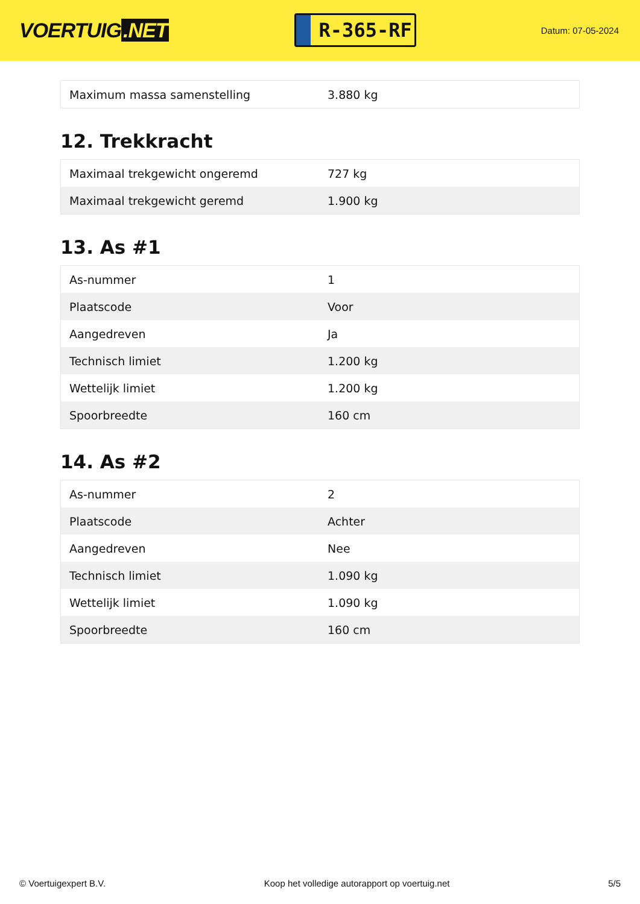VOERTUIG.NET
R-365-RF
Datum: 07-05-2024
| Maximum massa samenstelling | 3.880 kg |
12. Trekkracht
| Maximaal trekgewicht ongeremd | 727 kg |
| Maximaal trekgewicht geremd | 1.900 kg |
13. As #1
| As-nummer | 1 |
| Plaatscode | Voor |
| Aangedreven | Ja |
| Technisch limiet | 1.200 kg |
| Wettelijk limiet | 1.200 kg |
| Spoorbreedte | 160 cm |
14. As #2
| As-nummer | 2 |
| Plaatscode | Achter |
| Aangedreven | Nee |
| Technisch limiet | 1.090 kg |
| Wettelijk limiet | 1.090 kg |
| Spoorbreedte | 160 cm |
© Voertuigexpert B.V. Koop het volledige autorapport op voertuig.net 5/5